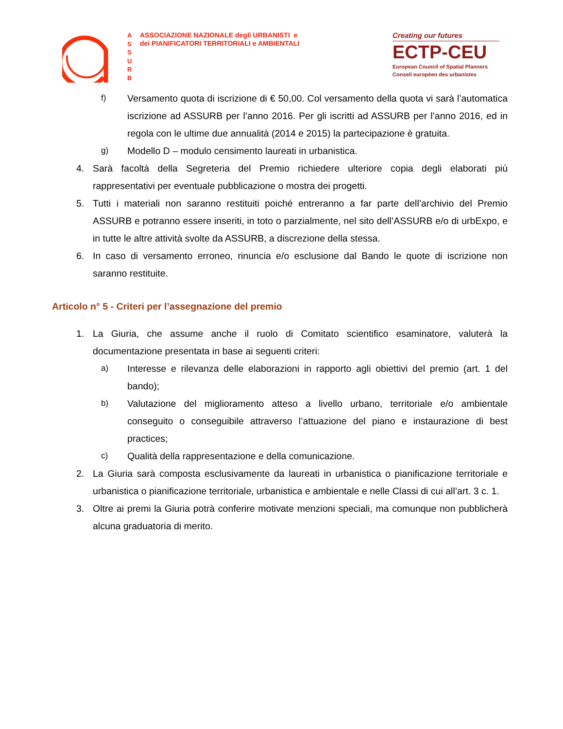A
S
S
U
R
B
ASSOCIAZIONE NAZIONALE degli URBANISTI e
dei PIANIFICATORI TERRITORIALI e AMBIENTALI
Creating our futures
ECTP-CEU
European Council of Spatial Planners
Conseil européen des urbanistes
f) Versamento quota di iscrizione di € 50,00. Col versamento della quota vi sarà l’automatica iscrizione ad ASSURB per l’anno 2016. Per gli iscritti ad ASSURB per l’anno 2016, ed in regola con le ultime due annualità (2014 e 2015) la partecipazione è gratuita.
g) Modello D – modulo censimento laureati in urbanistica.
4. Sarà facoltà della Segreteria del Premio richiedere ulteriore copia degli elaborati più rappresentativi per eventuale pubblicazione o mostra dei progetti.
5. Tutti i materiali non saranno restituiti poiché entreranno a far parte dell’archivio del Premio ASSURB e potranno essere inseriti, in toto o parzialmente, nel sito dell’ASSURB e/o di urbExpo, e in tutte le altre attività svolte da ASSURB, a discrezione della stessa.
6. In caso di versamento erroneo, rinuncia e/o esclusione dal Bando le quote di iscrizione non saranno restituite.
Articolo n° 5 - Criteri per l’assegnazione del premio
1. La Giuria, che assume anche il ruolo di Comitato scientifico esaminatore, valuterà la documentazione presentata in base ai seguenti criteri:
a) Interesse e rilevanza delle elaborazioni in rapporto agli obiettivi del premio (art. 1 del bando);
b) Valutazione del miglioramento atteso a livello urbano, territoriale e/o ambientale conseguito o conseguibile attraverso l’attuazione del piano e instaurazione di best practices;
c) Qualità della rappresentazione e della comunicazione.
2. La Giuria sarà composta esclusivamente da laureati in urbanistica o pianificazione territoriale e urbanistica o pianificazione territoriale, urbanistica e ambientale e nelle Classi di cui all’art. 3 c. 1.
3. Oltre ai premi la Giuria potrà conferire motivate menzioni speciali, ma comunque non pubblicherà alcuna graduatoria di merito.